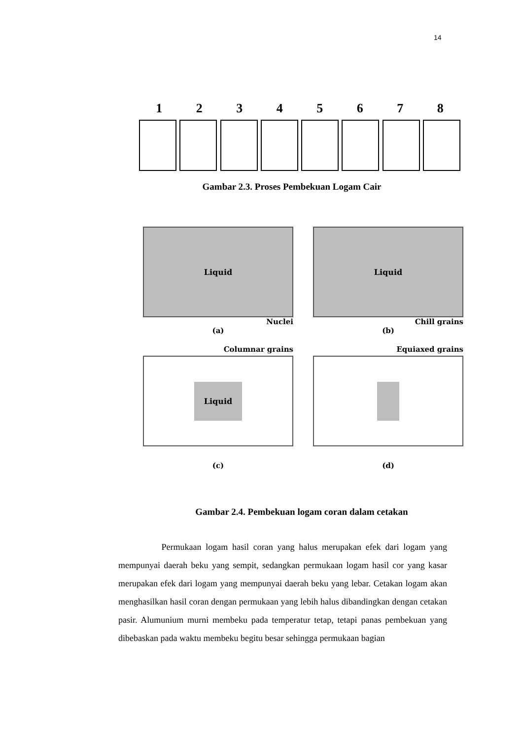14
1 2 3 4 5 6 7 8
Gambar 2.3. Proses Pembekuan Logam Cair
Liquid
Nuclei
(a)
Liquid
Chill grains
(b)
Columnar grains
Liquid
(c)
Equiaxed grains
(d)
Gambar 2.4. Pembekuan logam coran dalam cetakan
Permukaan logam hasil coran yang halus merupakan efek dari logam yang mempunyai daerah beku yang sempit, sedangkan permukaan logam hasil cor yang kasar merupakan efek dari logam yang mempunyai daerah beku yang lebar. Cetakan logam akan menghasilkan hasil coran dengan permukaan yang lebih halus dibandingkan dengan cetakan pasir. Alumunium murni membeku pada temperatur tetap, tetapi panas pembekuan yang dibebaskan pada waktu membeku begitu besar sehingga permukaan bagian